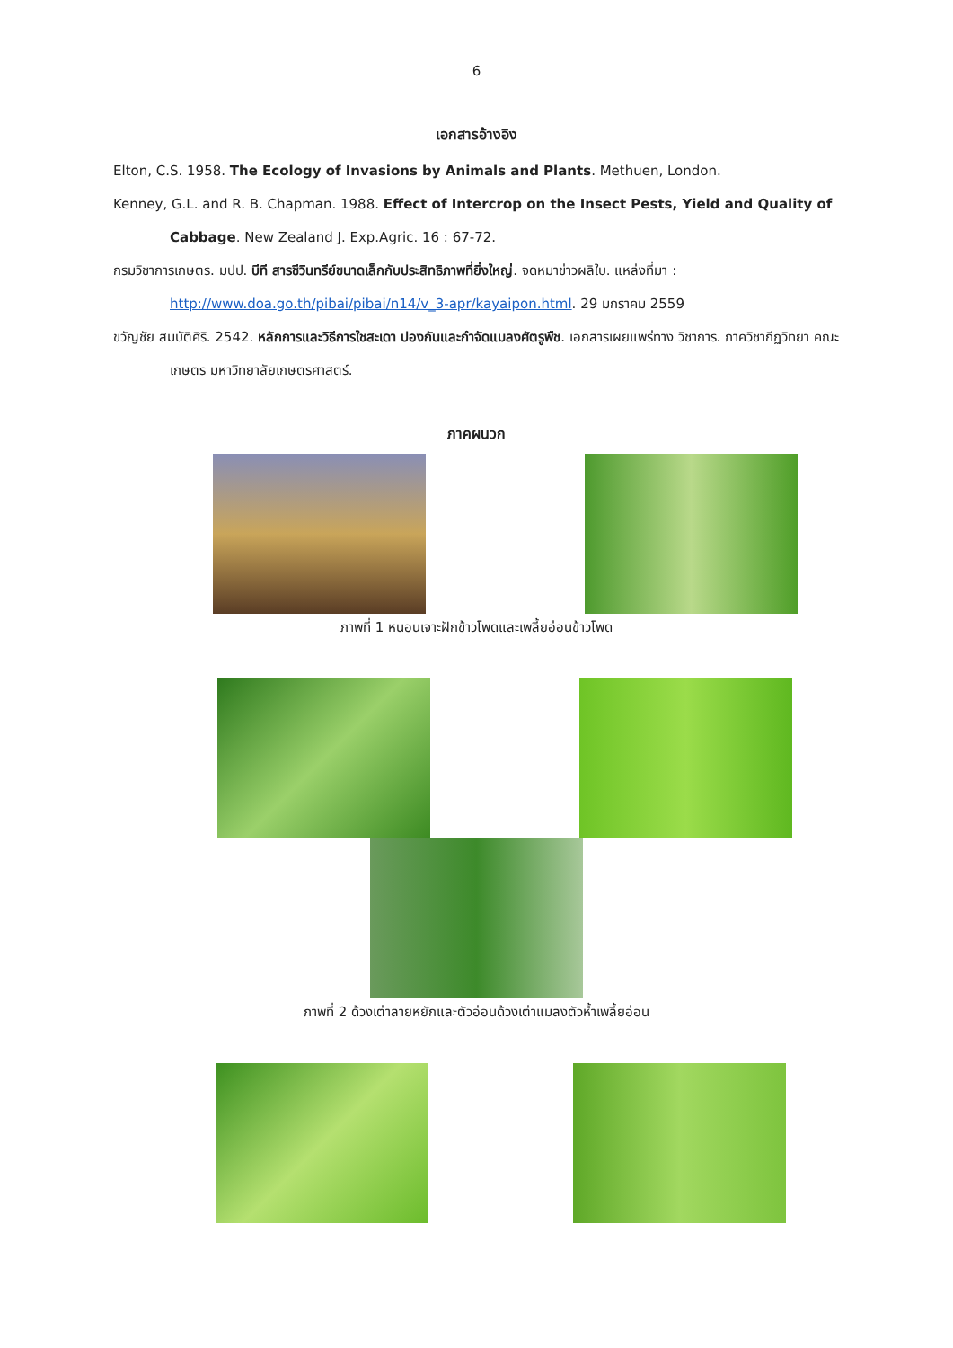6
เอกสารอ้างอิง
Elton, C.S. 1958. The Ecology of Invasions by Animals and Plants. Methuen, London.
Kenney, G.L. and R. B. Chapman. 1988. Effect of Intercrop on the Insect Pests, Yield and Quality of Cabbage. New Zealand J. Exp.Agric. 16 : 67-72.
กรมวิชาการเกษตร. มปป. บีที สารชีวินทรีย์ขนาดเล็กกับประสิทธิภาพที่ยิ่งใหญ่. จดหมาข่าวผลิใบ. แหล่งที่มา : http://www.doa.go.th/pibai/pibai/n14/v_3-apr/kayaipon.html. 29 มกราคม 2559
ขวัญชัย สมบัติศิริ. 2542. หลักการและวิธีการใชสะเดา ปองกันและกำจัดแมลงศัตรูพืช. เอกสารเผยแพร่ทาง วิชาการ. ภาควิชากีฏวิทยา คณะเกษตร มหาวิทยาลัยเกษตรศาสตร์.
ภาคผนวก
ภาพที่ 1 หนอนเจาะฝักข้าวโพดและเพลี้ยอ่อนข้าวโพด
ภาพที่ 2 ด้วงเต่าลายหยักและตัวอ่อนด้วงเต่าแมลงตัวห้ำเพลี้ยอ่อน